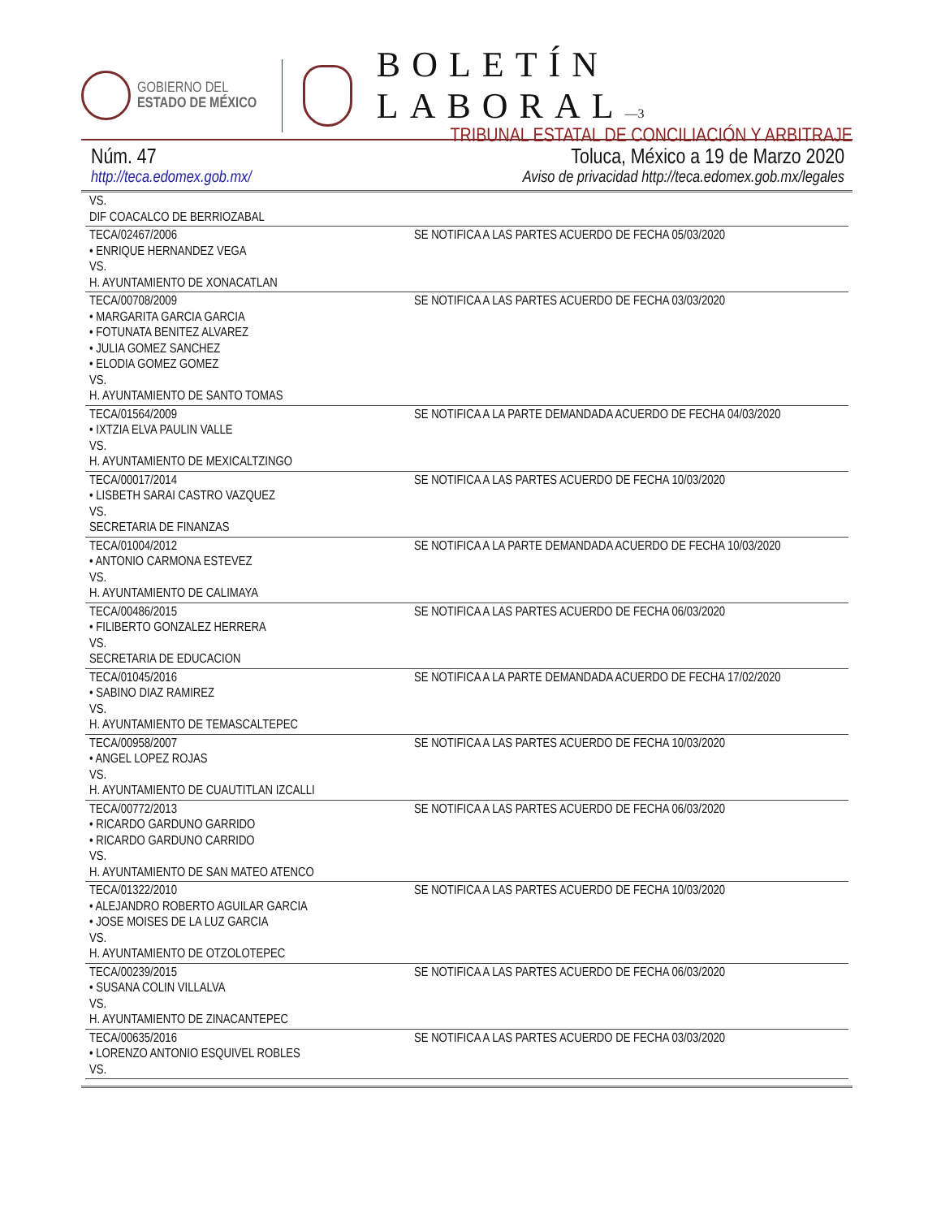GOBIERNO DEL
ESTADO DE MÉXICO
BOLETÍN LABORAL—3
TRIBUNAL ESTATAL DE CONCILIACIÓN Y ARBITRAJE
Núm. 47 Toluca, México a 19 de Marzo 2020
http://teca.edomex.gob.mx/ Aviso de privacidad http://teca.edomex.gob.mx/legales
| VS. DIF COACALCO DE BERRIOZABAL | |
| TECA/02467/2006 • ENRIQUE HERNANDEZ VEGA VS. H. AYUNTAMIENTO DE XONACATLAN | SE NOTIFICA A LAS PARTES ACUERDO DE FECHA 05/03/2020 |
| TECA/00708/2009 • MARGARITA GARCIA GARCIA • FOTUNATA BENITEZ ALVAREZ • JULIA GOMEZ SANCHEZ • ELODIA GOMEZ GOMEZ VS. H. AYUNTAMIENTO DE SANTO TOMAS | SE NOTIFICA A LAS PARTES ACUERDO DE FECHA 03/03/2020 |
| TECA/01564/2009 • IXTZIA ELVA PAULIN VALLE VS. H. AYUNTAMIENTO DE MEXICALTZINGO | SE NOTIFICA A LA PARTE DEMANDADA ACUERDO DE FECHA 04/03/2020 |
| TECA/00017/2014 • LISBETH SARAI CASTRO VAZQUEZ VS. SECRETARIA DE FINANZAS | SE NOTIFICA A LAS PARTES ACUERDO DE FECHA 10/03/2020 |
| TECA/01004/2012 • ANTONIO CARMONA ESTEVEZ VS. H. AYUNTAMIENTO DE CALIMAYA | SE NOTIFICA A LA PARTE DEMANDADA ACUERDO DE FECHA 10/03/2020 |
| TECA/00486/2015 • FILIBERTO GONZALEZ HERRERA VS. SECRETARIA DE EDUCACION | SE NOTIFICA A LAS PARTES ACUERDO DE FECHA 06/03/2020 |
| TECA/01045/2016 • SABINO DIAZ RAMIREZ VS. H. AYUNTAMIENTO DE TEMASCALTEPEC | SE NOTIFICA A LA PARTE DEMANDADA ACUERDO DE FECHA 17/02/2020 |
| TECA/00958/2007 • ANGEL LOPEZ ROJAS VS. H. AYUNTAMIENTO DE CUAUTITLAN IZCALLI | SE NOTIFICA A LAS PARTES ACUERDO DE FECHA 10/03/2020 |
| TECA/00772/2013 • RICARDO GARDUNO GARRIDO • RICARDO GARDUNO CARRIDO VS. H. AYUNTAMIENTO DE SAN MATEO ATENCO | SE NOTIFICA A LAS PARTES ACUERDO DE FECHA 06/03/2020 |
| TECA/01322/2010 • ALEJANDRO ROBERTO AGUILAR GARCIA • JOSE MOISES DE LA LUZ GARCIA VS. H. AYUNTAMIENTO DE OTZOLOTEPEC | SE NOTIFICA A LAS PARTES ACUERDO DE FECHA 10/03/2020 |
| TECA/00239/2015 • SUSANA COLIN VILLALVA VS. H. AYUNTAMIENTO DE ZINACANTEPEC | SE NOTIFICA A LAS PARTES ACUERDO DE FECHA 06/03/2020 |
| TECA/00635/2016 • LORENZO ANTONIO ESQUIVEL ROBLES VS. | SE NOTIFICA A LAS PARTES ACUERDO DE FECHA 03/03/2020 |